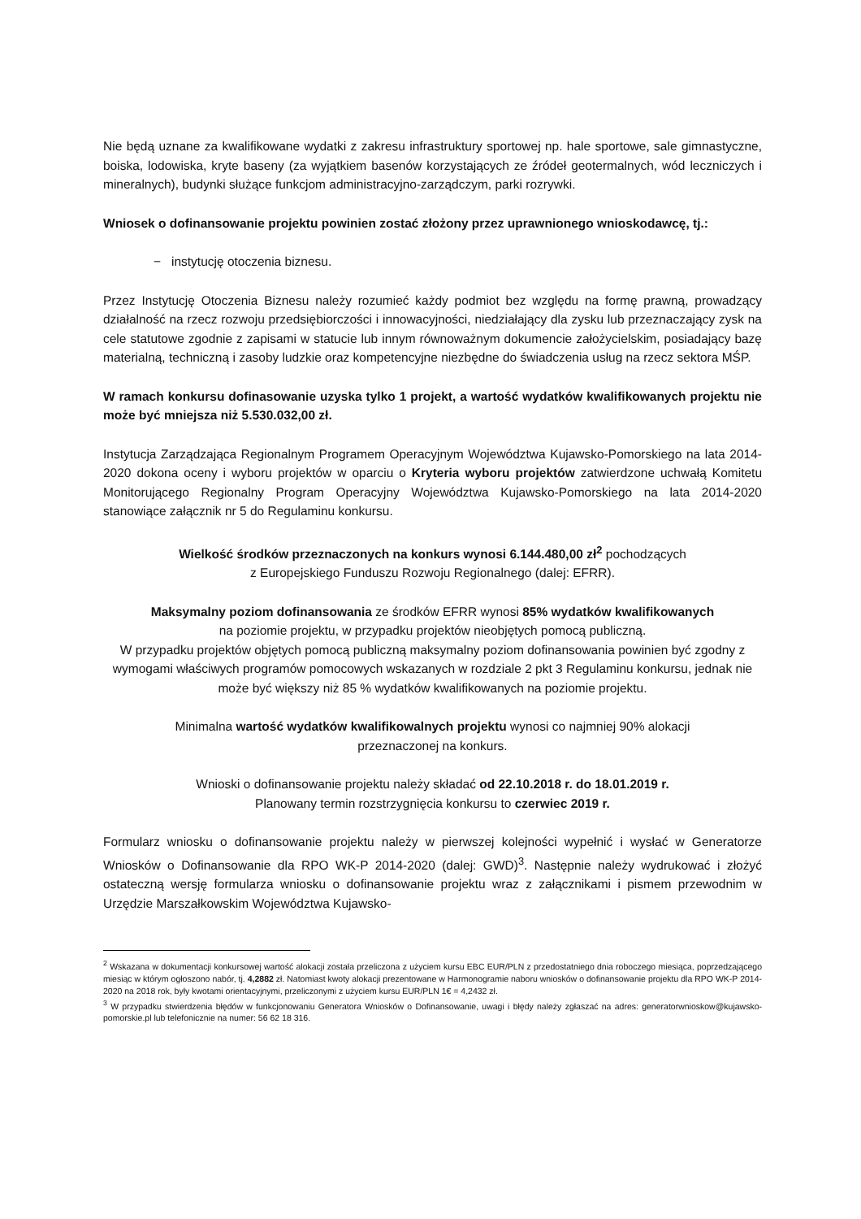Nie będą uznane za kwalifikowane wydatki z zakresu infrastruktury sportowej np. hale sportowe, sale gimnastyczne, boiska, lodowiska, kryte baseny (za wyjątkiem basenów korzystających ze źródeł geotermalnych, wód leczniczych i mineralnych), budynki służące funkcjom administracyjno-zarządczym, parki rozrywki.
Wniosek o dofinansowanie projektu powinien zostać złożony przez uprawnionego wnioskodawcę, tj.:
− instytucję otoczenia biznesu.
Przez Instytucję Otoczenia Biznesu należy rozumieć każdy podmiot bez względu na formę prawną, prowadzący działalność na rzecz rozwoju przedsiębiorczości i innowacyjności, niedziałający dla zysku lub przeznaczający zysk na cele statutowe zgodnie z zapisami w statucie lub innym równoważnym dokumencie założycielskim, posiadający bazę materialną, techniczną i zasoby ludzkie oraz kompetencyjne niezbędne do świadczenia usług na rzecz sektora MŚP.
W ramach konkursu dofinasowanie uzyska tylko 1 projekt, a wartość wydatków kwalifikowanych projektu nie może być mniejsza niż 5.530.032,00 zł.
Instytucja Zarządzająca Regionalnym Programem Operacyjnym Województwa Kujawsko-Pomorskiego na lata 2014-2020 dokona oceny i wyboru projektów w oparciu o Kryteria wyboru projektów zatwierdzone uchwałą Komitetu Monitorującego Regionalny Program Operacyjny Województwa Kujawsko-Pomorskiego na lata 2014-2020 stanowiące załącznik nr 5 do Regulaminu konkursu.
Wielkość środków przeznaczonych na konkurs wynosi 6.144.480,00 zł<sup>2</sup> pochodzących
z Europejskiego Funduszu Rozwoju Regionalnego (dalej: EFRR).
Maksymalny poziom dofinansowania ze środków EFRR wynosi 85% wydatków kwalifikowanych
na poziomie projektu, w przypadku projektów nieobjętych pomocą publiczną.
W przypadku projektów objętych pomocą publiczną maksymalny poziom dofinansowania powinien być zgodny z wymogami właściwych programów pomocowych wskazanych w rozdziale 2 pkt 3 Regulaminu konkursu, jednak nie może być większy niż 85 % wydatków kwalifikowanych na poziomie projektu.
Minimalna wartość wydatków kwalifikowalnych projektu wynosi co najmniej 90% alokacji
przeznaczonej na konkurs.
Wnioski o dofinansowanie projektu należy składać od 22.10.2018 r. do 18.01.2019 r.
Planowany termin rozstrzygnięcia konkursu to czerwiec 2019 r.
Formularz wniosku o dofinansowanie projektu należy w pierwszej kolejności wypełnić i wysłać w Generatorze Wniosków o Dofinansowanie dla RPO WK-P 2014-2020 (dalej: GWD)<sup>3</sup>. Następnie należy wydrukować i złożyć ostateczną wersję formularza wniosku o dofinansowanie projektu wraz z załącznikami i pismem przewodnim w Urzędzie Marszałkowskim Województwa Kujawsko-
<sup>2</sup> Wskazana w dokumentacji konkursowej wartość alokacji została przeliczona z użyciem kursu EBC EUR/PLN z przedostatniego dnia roboczego miesiąca, poprzedzającego miesiąc w którym ogłoszono nabór, tj. 4,2882 zł. Natomiast kwoty alokacji prezentowane w Harmonogramie naboru wniosków o dofinansowanie projektu dla RPO WK-P 2014-2020 na 2018 rok, były kwotami orientacyjnymi, przeliczonymi z użyciem kursu EUR/PLN 1€ = 4,2432 zł.
<sup>3</sup> W przypadku stwierdzenia błędów w funkcjonowaniu Generatora Wniosków o Dofinansowanie, uwagi i błędy należy zgłaszać na adres: generatorwnioskow@kujawsko-pomorskie.pl lub telefonicznie na numer: 56 62 18 316.